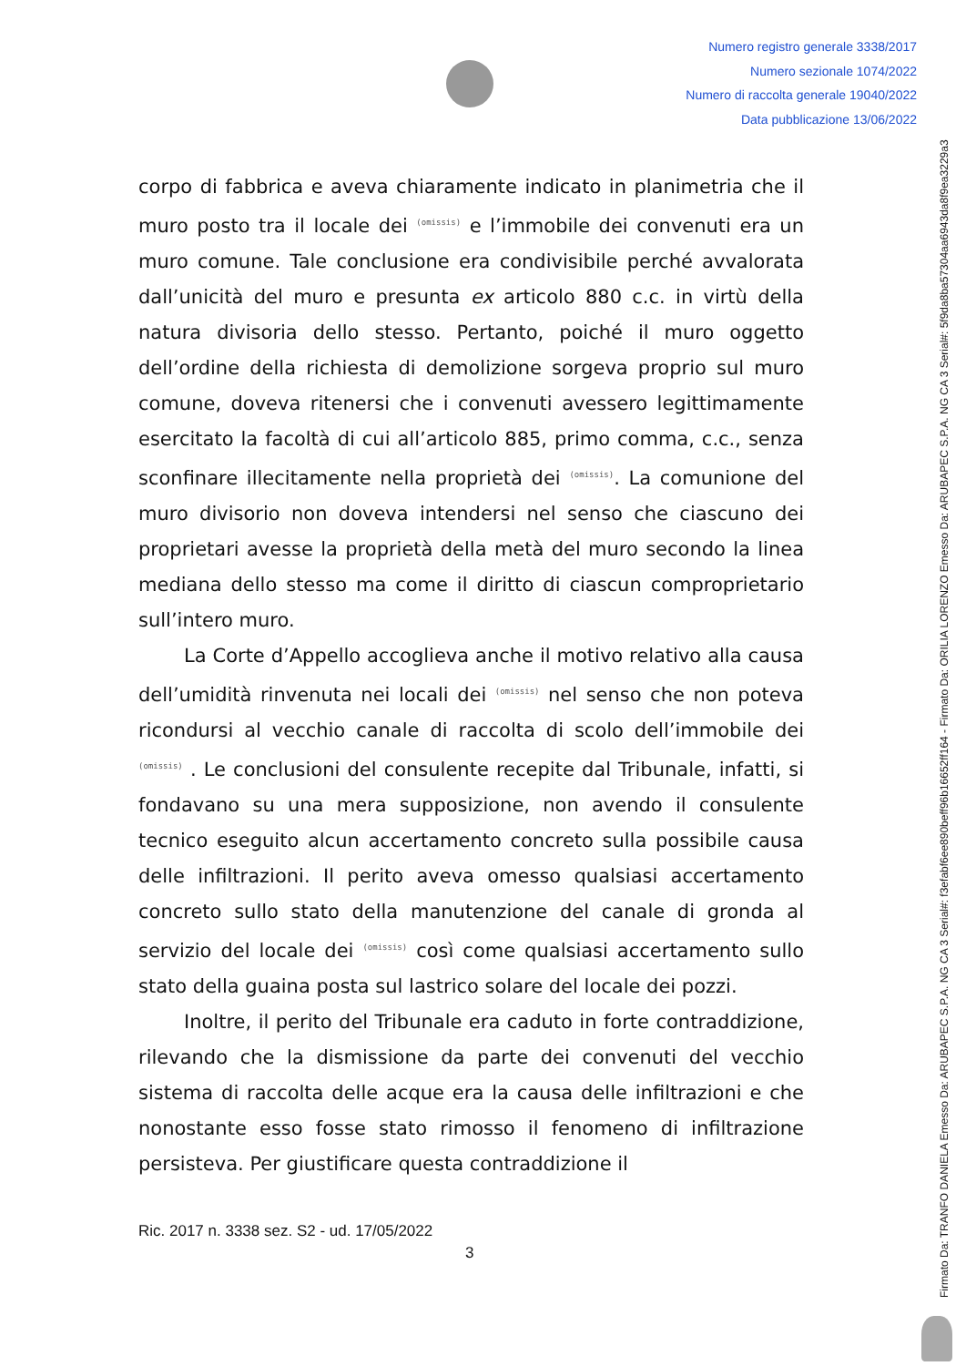Numero registro generale 3338/2017
Numero sezionale 1074/2022
Numero di raccolta generale 19040/2022
Data pubblicazione 13/06/2022
Firmato Da: TRANFO DANIELA Emesso Da: ARUBAPEC S.P.A. NG CA 3 Serial#: f3efabf6ee890beff96b16652ff164 - Firmato Da: ORILIA LORENZO Emesso Da: ARUBAPEC S.P.A. NG CA 3 Serial#: 5f9da8ba57304aa6943da8f9ea3229a3
corpo di fabbrica e aveva chiaramente indicato in planimetria che il muro posto tra il locale dei (omissis) e l’immobile dei convenuti era un muro comune. Tale conclusione era condivisibile perché avvalorata dall’unicità del muro e presunta ex articolo 880 c.c. in virtù della natura divisoria dello stesso. Pertanto, poiché il muro oggetto dell’ordine della richiesta di demolizione sorgeva proprio sul muro comune, doveva ritenersi che i convenuti avessero legittimamente esercitato la facoltà di cui all’articolo 885, primo comma, c.c., senza sconfinare illecitamente nella proprietà dei (omissis). La comunione del muro divisorio non doveva intendersi nel senso che ciascuno dei proprietari avesse la proprietà della metà del muro secondo la linea mediana dello stesso ma come il diritto di ciascun comproprietario sull’intero muro.
La Corte d’Appello accoglieva anche il motivo relativo alla causa dell’umidità rinvenuta nei locali dei (omissis) nel senso che non poteva ricondursi al vecchio canale di raccolta di scolo dell’immobile dei (omissis) . Le conclusioni del consulente recepite dal Tribunale, infatti, si fondavano su una mera supposizione, non avendo il consulente tecnico eseguito alcun accertamento concreto sulla possibile causa delle infiltrazioni. Il perito aveva omesso qualsiasi accertamento concreto sullo stato della manutenzione del canale di gronda al servizio del locale dei (omissis) così come qualsiasi accertamento sullo stato della guaina posta sul lastrico solare del locale dei pozzi.
Inoltre, il perito del Tribunale era caduto in forte contraddizione, rilevando che la dismissione da parte dei convenuti del vecchio sistema di raccolta delle acque era la causa delle infiltrazioni e che nonostante esso fosse stato rimosso il fenomeno di infiltrazione persisteva. Per giustificare questa contraddizione il
Ric. 2017 n. 3338 sez. S2 - ud. 17/05/2022
3